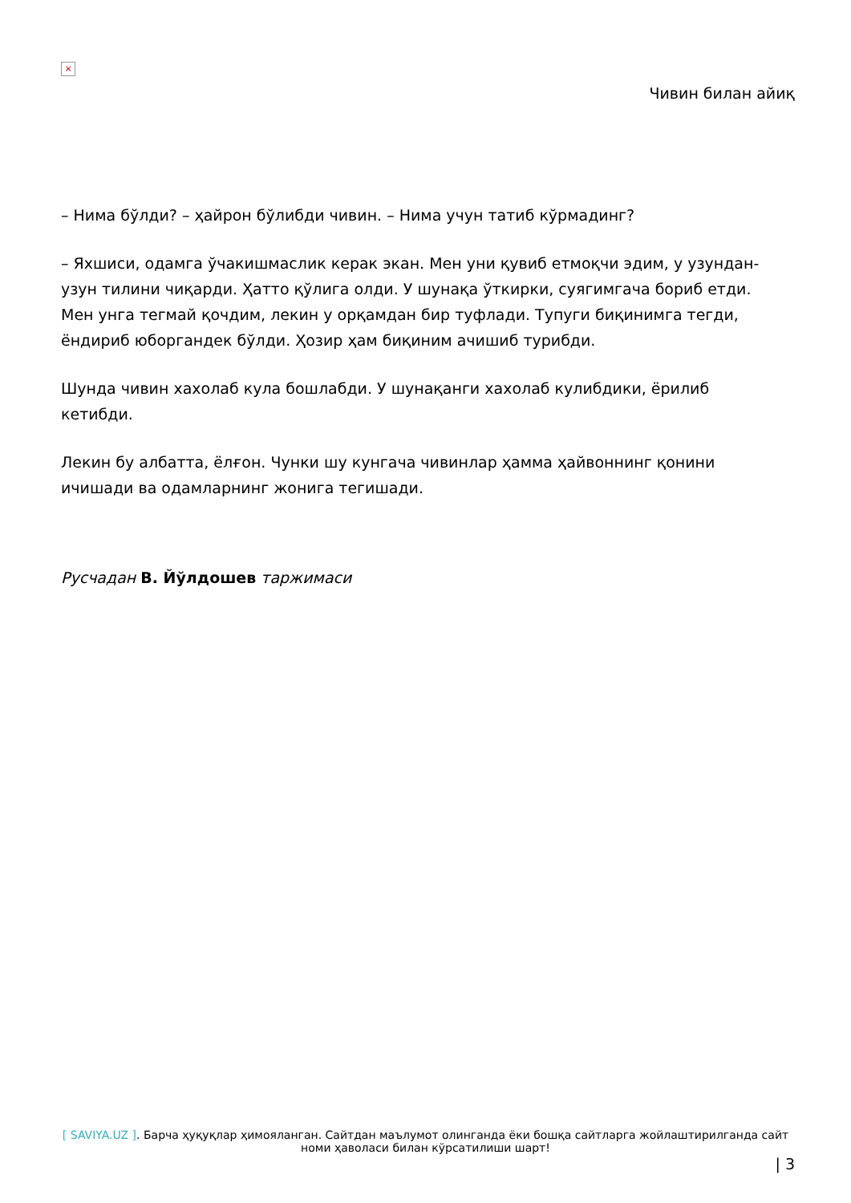×
Чивин билан айиқ
– Нима бўлди? – ҳайрон бўлибди чивин. – Нима учун татиб кўрмадинг?
– Яхшиси, одамга ўчакишмаслик керак экан. Мен уни қувиб етмоқчи эдим, у узундан-узун тилини чиқарди. Ҳатто қўлига олди. У шунақа ўткирки, суягимгача бориб етди. Мен унга тегмай қочдим, лекин у орқамдан бир туфлади. Тупуги биқинимга тегди, ёндириб юборгандек бўлди. Ҳозир ҳам биқиним ачишиб турибди.
Шунда чивин хахолаб кула бошлабди. У шунақанги хахолаб кулибдики, ёрилиб кетибди.
Лекин бу албатта, ёлғон. Чунки шу кунгача чивинлар ҳамма ҳайвоннинг қонини ичишади ва одамларнинг жонига тегишади.
Русчадан В. Йўлдошев таржимаси
[ SAVIYA.UZ ]. Барча ҳуқуқлар ҳимояланган. Сайтдан маълумот олинганда ёки бошқа сайтларга жойлаштирилганда сайт номи ҳаволаси билан кўрсатилиши шарт!
| 3